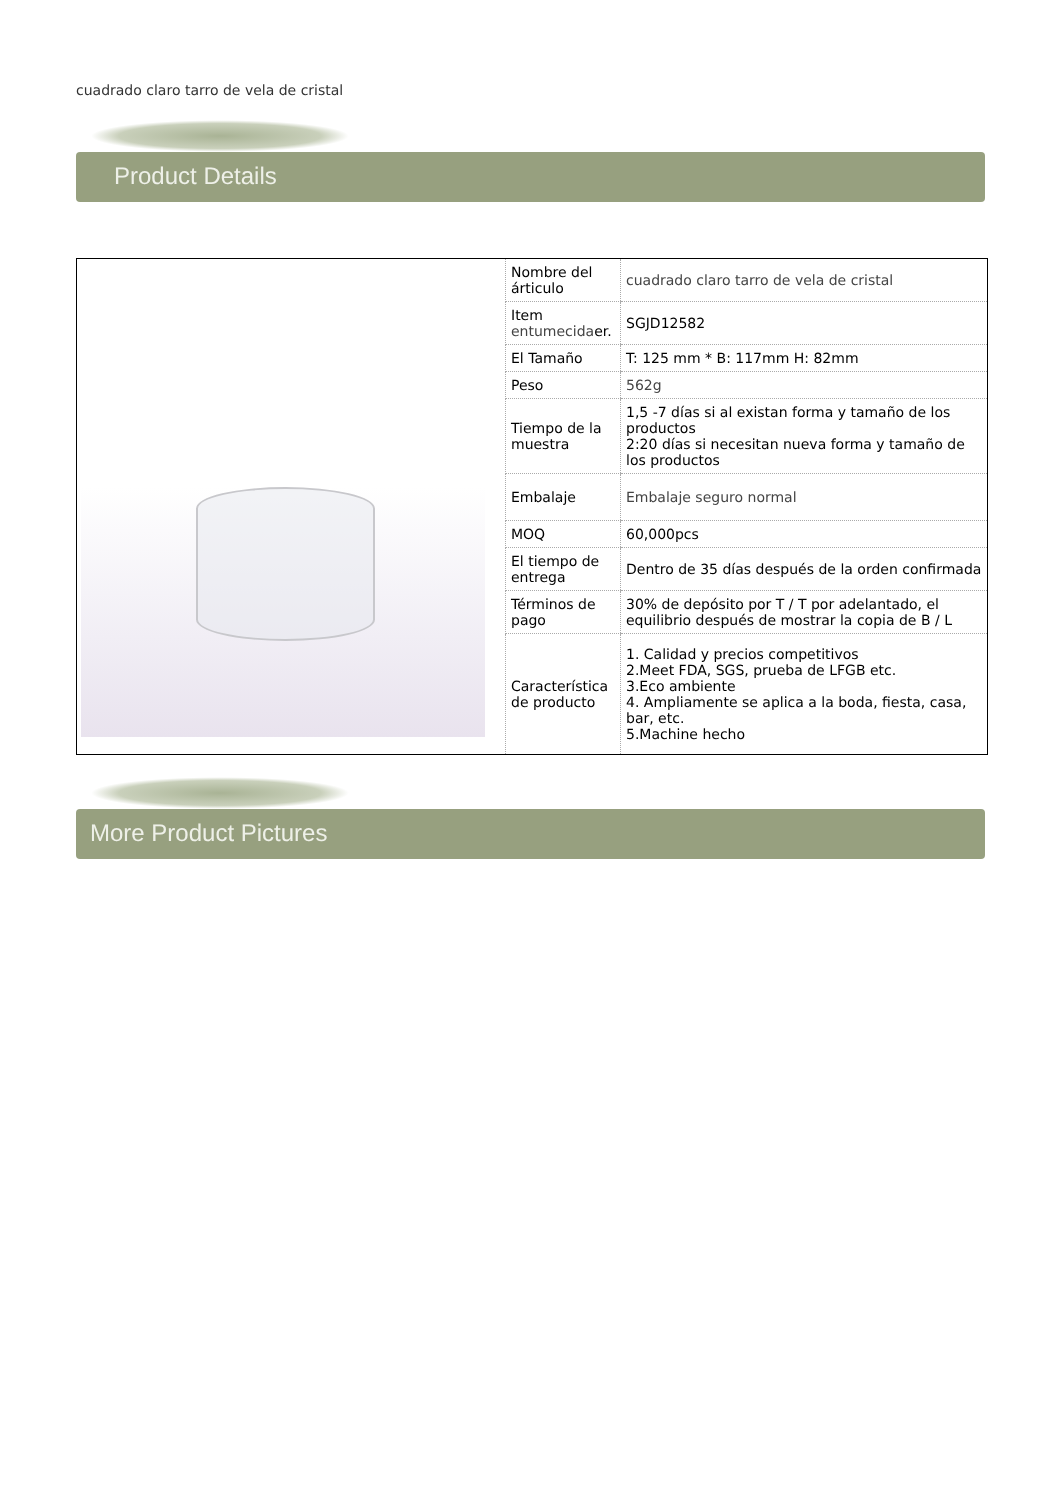cuadrado claro tarro de vela de cristal
Product Details
| | Nombre del árticulo | cuadrado claro tarro de vela de cristal |
| | Item entumecida er. | SGJD12582 |
| | El Tamaño | T: 125 mm * B: 117mm H: 82mm |
| | Peso | 562g |
| | Tiempo de la muestra | 1,5 -7 días si al existan forma y tamaño de los productos 2:20 días si necesitan nueva forma y tamaño de los productos |
| | Embalaje | Embalaje seguro normal |
| | MOQ | 60,000pcs |
| | El tiempo de entrega | Dentro de 35 días después de la orden confirmada |
| | Términos de pago | 30% de depósito por T / T por adelantado, el equilibrio después de mostrar la copia de B / L |
| | Característica de producto | 1. Calidad y precios competitivos 2.Meet FDA, SGS, prueba de LFGB etc. 3.Eco ambiente 4. Ampliamente se aplica a la boda, fiesta, casa, bar, etc. 5.Machine hecho |
More Product Pictures